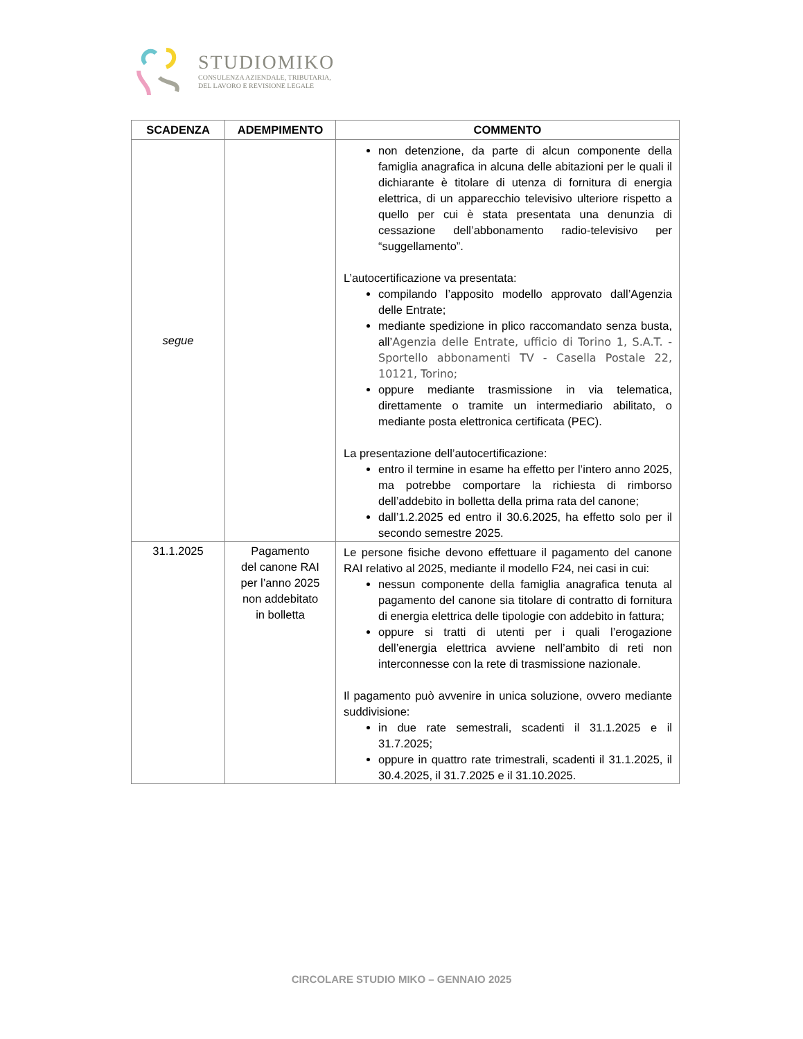STUDIOMIKO
CONSULENZA AZIENDALE, TRIBUTARIA,
DEL LAVORO E REVISIONE LEGALE
| SCADENZA | ADEMPIMENTO | COMMENTO |
| --- | --- | --- |
| segue | | non detenzione, da parte di alcun componente della famiglia anagrafica in alcuna delle abitazioni per le quali il dichiarante è titolare di utenza di fornitura di energia elettrica, di un apparecchio televisivo ulteriore rispetto a quello per cui è stata presentata una denunzia di cessazione dell’abbonamento radio-televisivo per “suggellamento”. L’autocertificazione va presentata: compilando l’apposito modello approvato dall’Agenzia delle Entrate; mediante spedizione in plico raccomandato senza busta, all’ Agenzia delle Entrate, ufficio di Torino 1, S.A.T. - Sportello abbonamenti TV - Casella Postale 22, 10121, Torino; oppure mediante trasmissione in via telematica, direttamente o tramite un intermediario abilitato, o mediante posta elettronica certificata (PEC). La presentazione dell’autocertificazione: entro il termine in esame ha effetto per l’intero anno 2025, ma potrebbe comportare la richiesta di rimborso dell’addebito in bolletta della prima rata del canone; dall’1.2.2025 ed entro il 30.6.2025, ha effetto solo per il secondo semestre 2025. |
| 31.1.2025 | Pagamento del canone RAI per l’anno 2025 non addebitato in bolletta | Le persone fisiche devono effettuare il pagamento del canone RAI relativo al 2025, mediante il modello F24, nei casi in cui: nessun componente della famiglia anagrafica tenuta al pagamento del canone sia titolare di contratto di fornitura di energia elettrica delle tipologie con addebito in fattura; oppure si tratti di utenti per i quali l’erogazione dell’energia elettrica avviene nell’ambito di reti non interconnesse con la rete di trasmissione nazionale. Il pagamento può avvenire in unica soluzione, ovvero mediante suddivisione: in due rate semestrali, scadenti il 31.1.2025 e il 31.7.2025; oppure in quattro rate trimestrali, scadenti il 31.1.2025, il 30.4.2025, il 31.7.2025 e il 31.10.2025. |
CIRCOLARE STUDIO MIKO – GENNAIO 2025